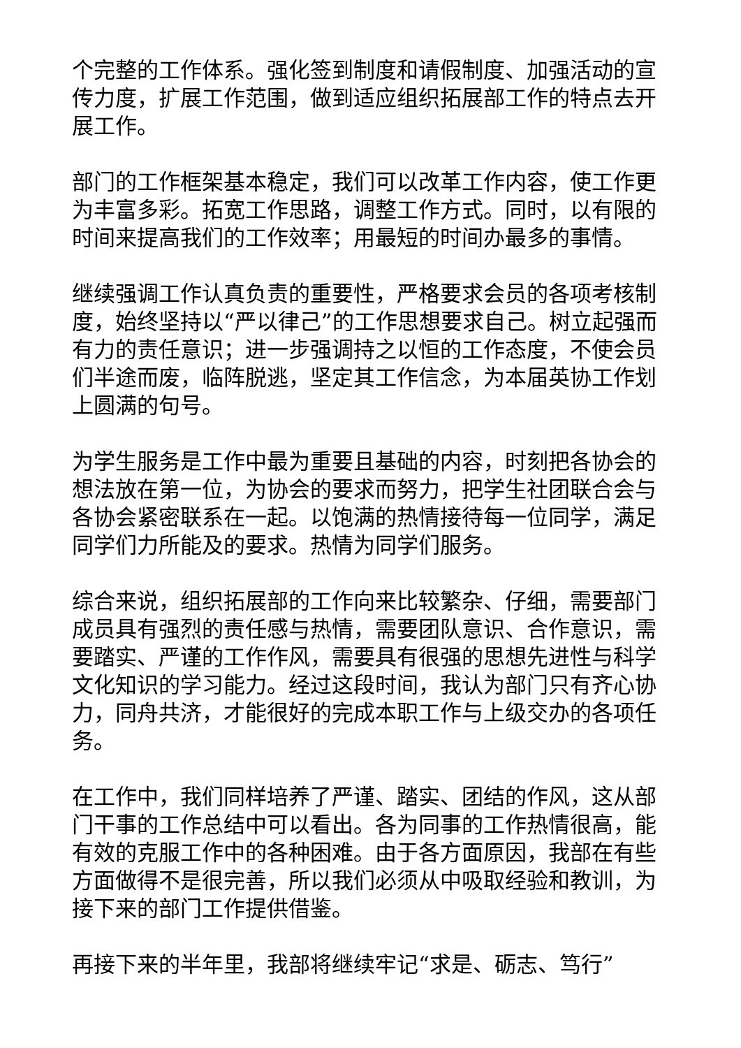个完整的工作体系。强化签到制度和请假制度、加强活动的宣传力度，扩展工作范围，做到适应组织拓展部工作的特点去开展工作。
部门的工作框架基本稳定，我们可以改革工作内容，使工作更为丰富多彩。拓宽工作思路，调整工作方式。同时，以有限的时间来提高我们的工作效率；用最短的时间办最多的事情。
继续强调工作认真负责的重要性，严格要求会员的各项考核制度，始终坚持以“严以律己”的工作思想要求自己。树立起强而有力的责任意识；进一步强调持之以恒的工作态度，不使会员们半途而废，临阵脱逃，坚定其工作信念，为本届英协工作划上圆满的句号。
为学生服务是工作中最为重要且基础的内容，时刻把各协会的想法放在第一位，为协会的要求而努力，把学生社团联合会与各协会紧密联系在一起。以饱满的热情接待每一位同学，满足同学们力所能及的要求。热情为同学们服务。
综合来说，组织拓展部的工作向来比较繁杂、仔细，需要部门成员具有强烈的责任感与热情，需要团队意识、合作意识，需要踏实、严谨的工作作风，需要具有很强的思想先进性与科学文化知识的学习能力。经过这段时间，我认为部门只有齐心协力，同舟共济，才能很好的完成本职工作与上级交办的各项任务。
在工作中，我们同样培养了严谨、踏实、团结的作风，这从部门干事的工作总结中可以看出。各为同事的工作热情很高，能有效的克服工作中的各种困难。由于各方面原因，我部在有些方面做得不是很完善，所以我们必须从中吸取经验和教训，为接下来的部门工作提供借鉴。
再接下来的半年里，我部将继续牢记“求是、砺志、笃行”